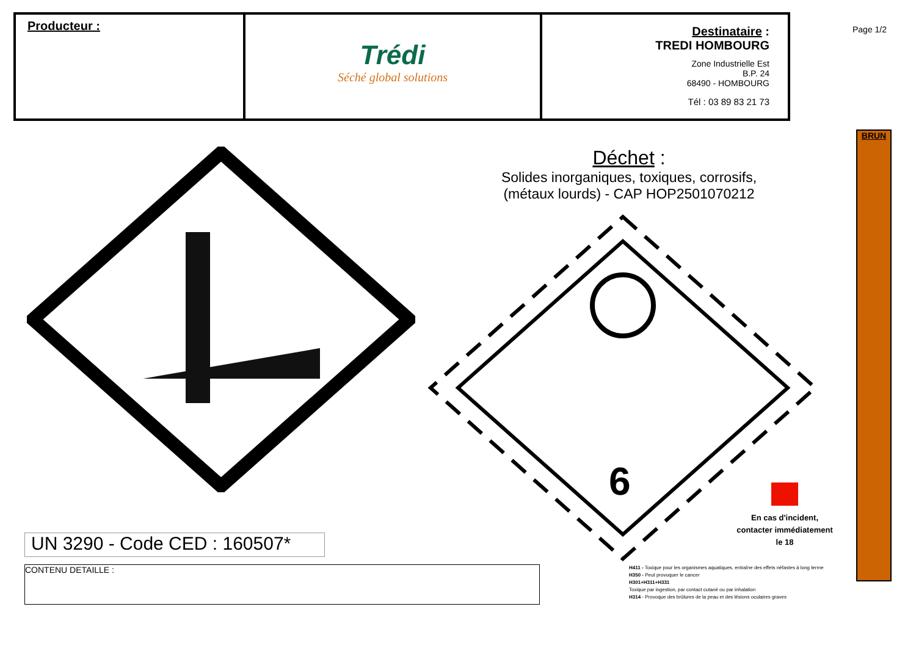| Producteur : | Trédi Séché global solutions | Destinataire : TREDI HOMBOURG Zone Industrielle Est B.P. 24 68490 - HOMBOURG Tél : 03 89 83 21 73 |
Page 1/2
BRUN
Déchet :
Solides inorganiques, toxiques, corrosifs,
(métaux lourds) - CAP HOP2501070212
6
En cas d'incident, contacter immédiatement le 18
UN 3290 - Code CED : 160507*
CONTENU DETAILLE :
H411 - Toxique pour les organismes aquatiques, entraîne des effets néfastes à long terme
H350 - Peut provoquer le cancer
H301+H311+H331
Toxique par ingestion, par contact cutané ou par inhalation
H314 - Provoque des brûlures de la peau et des lésions oculaires graves